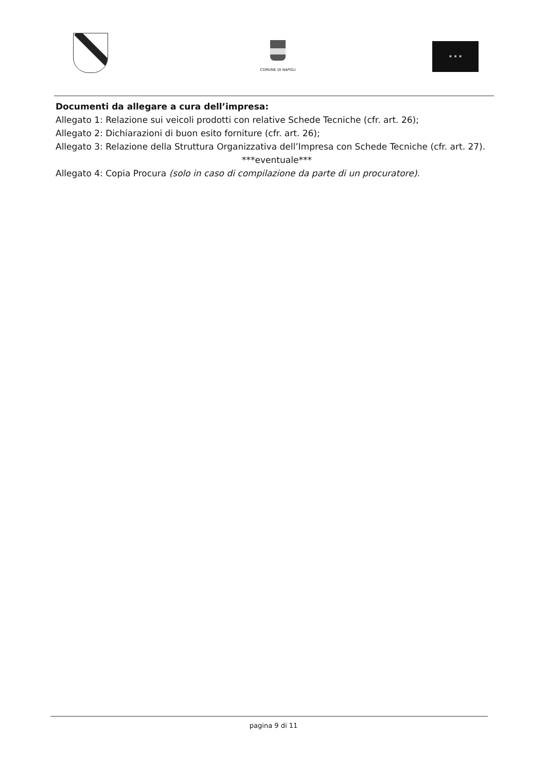COMUNE DI NAPOLI ★ ★ ★
Documenti da allegare a cura dell’impresa:
Allegato 1: Relazione sui veicoli prodotti con relative Schede Tecniche (cfr. art. 26);
Allegato 2: Dichiarazioni di buon esito forniture (cfr. art. 26);
Allegato 3: Relazione della Struttura Organizzativa dell’Impresa con Schede Tecniche (cfr. art. 27).
***eventuale***
Allegato 4: Copia Procura (solo in caso di compilazione da parte di un procuratore).
pagina 9 di 11